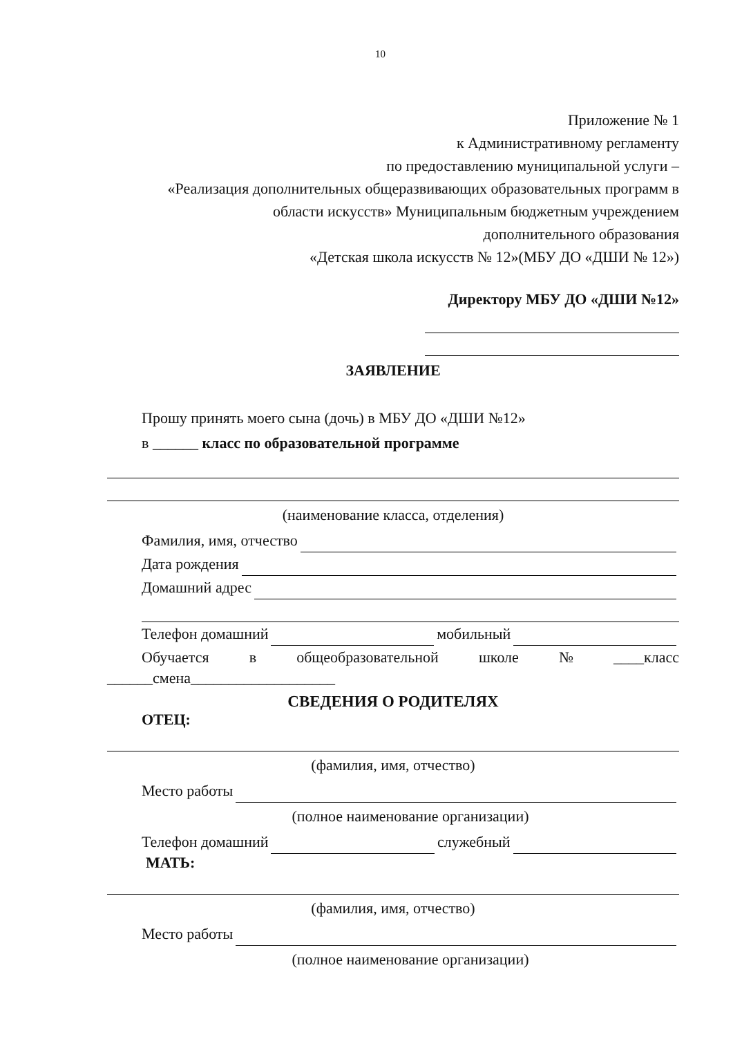10
Приложение № 1
к Административному регламенту
по предоставлению муниципальной услуги –
«Реализация дополнительных общеразвивающих образовательных программ в
области искусств» Муниципальным бюджетным учреждением
дополнительного образования
«Детская школа искусств № 12»(МБУ ДО «ДШИ № 12»)
Директору МБУ ДО «ДШИ №12»
ЗАЯВЛЕНИЕ
Прошу принять моего сына (дочь) в МБУ ДО «ДШИ №12»
в ______ класс по образовательной программе
(наименование класса, отделения)
Фамилия, имя, отчество
Дата рождения
Домашний адрес
Телефон домашний мобильный
Обучается в общеобразовательной школе № ____класс
______смена___________________
СВЕДЕНИЯ О РОДИТЕЛЯХ
ОТЕЦ:
(фамилия, имя, отчество)
Место работы
(полное наименование организации)
Телефон домашний служебный
МАТЬ:
(фамилия, имя, отчество)
Место работы
(полное наименование организации)